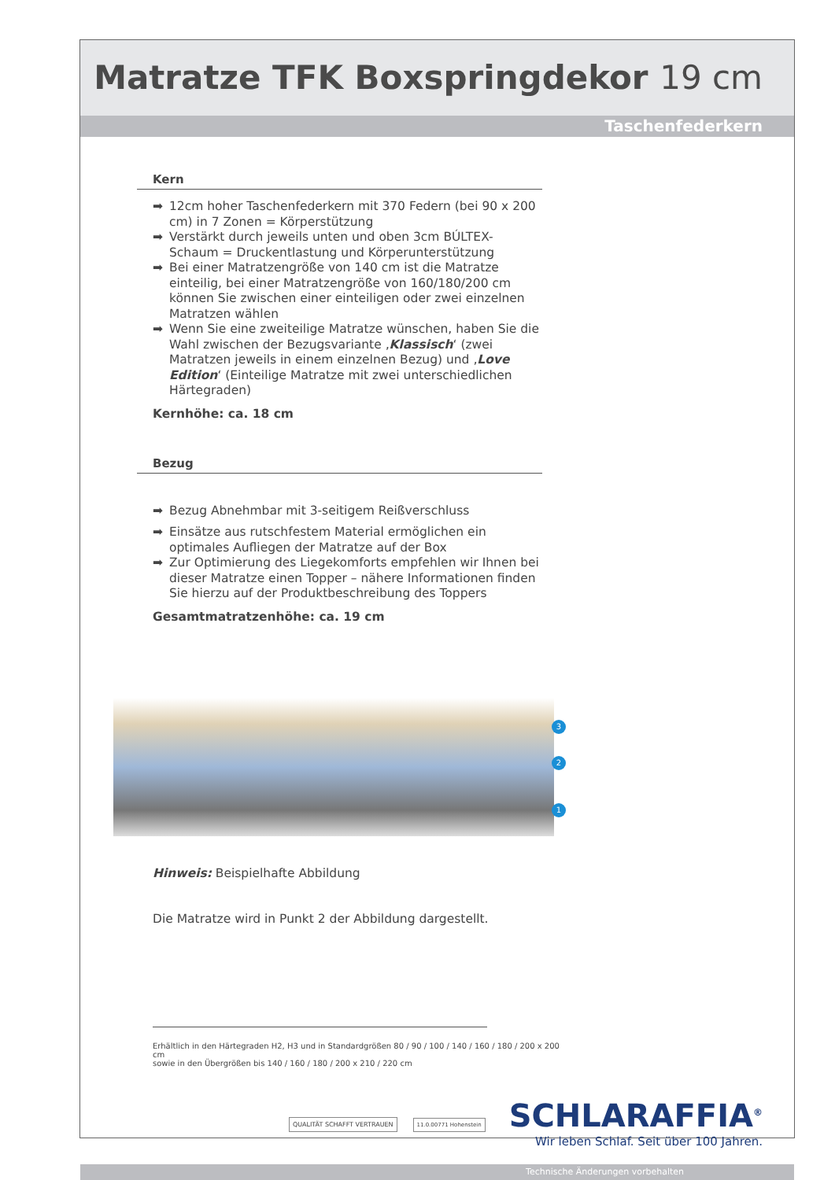Matratze TFK Boxspringdekor 19 cm
Taschenfederkern
Kern
➡ 12cm hoher Taschenfederkern mit 370 Federn (bei 90 x 200 cm) in 7 Zonen = Körperstützung
➡ Verstärkt durch jeweils unten und oben 3cm BÚLTEX-Schaum = Druckentlastung und Körperunterstützung
➡ Bei einer Matratzengröße von 140 cm ist die Matratze einteilig, bei einer Matratzengröße von 160/180/200 cm können Sie zwischen einer einteiligen oder zwei einzelnen Matratzen wählen
➡ Wenn Sie eine zweiteilige Matratze wünschen, haben Sie die Wahl zwischen der Bezugsvariante ‚Klassisch‘ (zwei Matratzen jeweils in einem einzelnen Bezug) und ‚Love Edition‘ (Einteilige Matratze mit zwei unterschiedlichen Härtegraden)
Kernhöhe: ca. 18 cm
Bezug
➡ Bezug Abnehmbar mit 3-seitigem Reißverschluss
➡ Einsätze aus rutschfestem Material ermöglichen ein optimales Aufliegen der Matratze auf der Box
➡ Zur Optimierung des Liegekomforts empfehlen wir Ihnen bei dieser Matratze einen Topper – nähere Informationen finden Sie hierzu auf der Produktbeschreibung des Toppers
Gesamtmatratzenhöhe: ca. 19 cm
3
2
1
Hinweis: Beispielhafte Abbildung
Die Matratze wird in Punkt 2 der Abbildung dargestellt.
Erhältlich in den Härtegraden H2, H3 und in Standardgrößen 80 / 90 / 100 / 140 / 160 / 180 / 200 x 200 cm
sowie in den Übergrößen bis 140 / 160 / 180 / 200 x 210 / 220 cm
QUALITÄT SCHAFFT VERTRAUEN 11.0.00771 Hohenstein SCHLARAFFIA<sup>®</sup>
Wir leben Schlaf. Seit über 100 Jahren.
Technische Änderungen vorbehalten